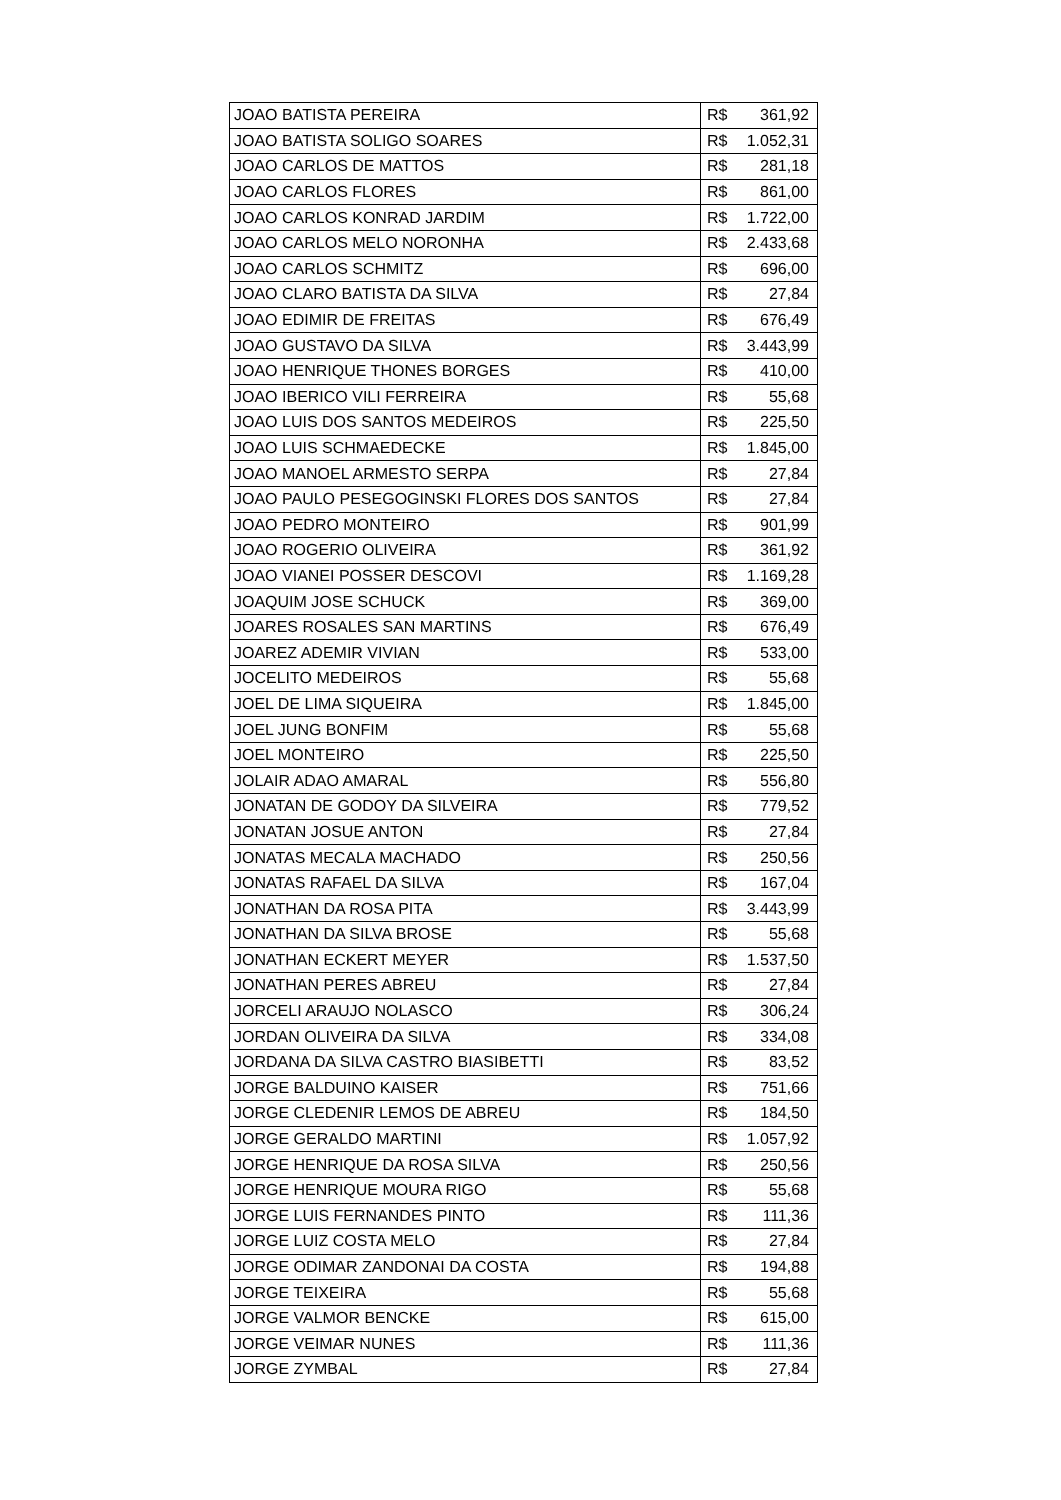| JOAO BATISTA PEREIRA | R$ 361,92 |
| JOAO BATISTA SOLIGO SOARES | R$ 1.052,31 |
| JOAO CARLOS DE MATTOS | R$ 281,18 |
| JOAO CARLOS FLORES | R$ 861,00 |
| JOAO CARLOS KONRAD JARDIM | R$ 1.722,00 |
| JOAO CARLOS MELO NORONHA | R$ 2.433,68 |
| JOAO CARLOS SCHMITZ | R$ 696,00 |
| JOAO CLARO BATISTA DA SILVA | R$ 27,84 |
| JOAO EDIMIR DE FREITAS | R$ 676,49 |
| JOAO GUSTAVO DA SILVA | R$ 3.443,99 |
| JOAO HENRIQUE THONES BORGES | R$ 410,00 |
| JOAO IBERICO VILI FERREIRA | R$ 55,68 |
| JOAO LUIS DOS SANTOS MEDEIROS | R$ 225,50 |
| JOAO LUIS SCHMAEDECKE | R$ 1.845,00 |
| JOAO MANOEL ARMESTO SERPA | R$ 27,84 |
| JOAO PAULO PESEGOGINSKI FLORES DOS SANTOS | R$ 27,84 |
| JOAO PEDRO MONTEIRO | R$ 901,99 |
| JOAO ROGERIO OLIVEIRA | R$ 361,92 |
| JOAO VIANEI POSSER DESCOVI | R$ 1.169,28 |
| JOAQUIM JOSE SCHUCK | R$ 369,00 |
| JOARES ROSALES SAN MARTINS | R$ 676,49 |
| JOAREZ ADEMIR VIVIAN | R$ 533,00 |
| JOCELITO MEDEIROS | R$ 55,68 |
| JOEL DE LIMA SIQUEIRA | R$ 1.845,00 |
| JOEL JUNG BONFIM | R$ 55,68 |
| JOEL MONTEIRO | R$ 225,50 |
| JOLAIR ADAO AMARAL | R$ 556,80 |
| JONATAN DE GODOY DA SILVEIRA | R$ 779,52 |
| JONATAN JOSUE ANTON | R$ 27,84 |
| JONATAS MECALA MACHADO | R$ 250,56 |
| JONATAS RAFAEL DA SILVA | R$ 167,04 |
| JONATHAN DA ROSA PITA | R$ 3.443,99 |
| JONATHAN DA SILVA BROSE | R$ 55,68 |
| JONATHAN ECKERT MEYER | R$ 1.537,50 |
| JONATHAN PERES ABREU | R$ 27,84 |
| JORCELI ARAUJO NOLASCO | R$ 306,24 |
| JORDAN OLIVEIRA DA SILVA | R$ 334,08 |
| JORDANA DA SILVA CASTRO BIASIBETTI | R$ 83,52 |
| JORGE BALDUINO KAISER | R$ 751,66 |
| JORGE CLEDENIR LEMOS DE ABREU | R$ 184,50 |
| JORGE GERALDO MARTINI | R$ 1.057,92 |
| JORGE HENRIQUE DA ROSA SILVA | R$ 250,56 |
| JORGE HENRIQUE MOURA RIGO | R$ 55,68 |
| JORGE LUIS FERNANDES PINTO | R$ 111,36 |
| JORGE LUIZ COSTA MELO | R$ 27,84 |
| JORGE ODIMAR ZANDONAI DA COSTA | R$ 194,88 |
| JORGE TEIXEIRA | R$ 55,68 |
| JORGE VALMOR BENCKE | R$ 615,00 |
| JORGE VEIMAR NUNES | R$ 111,36 |
| JORGE ZYMBAL | R$ 27,84 |